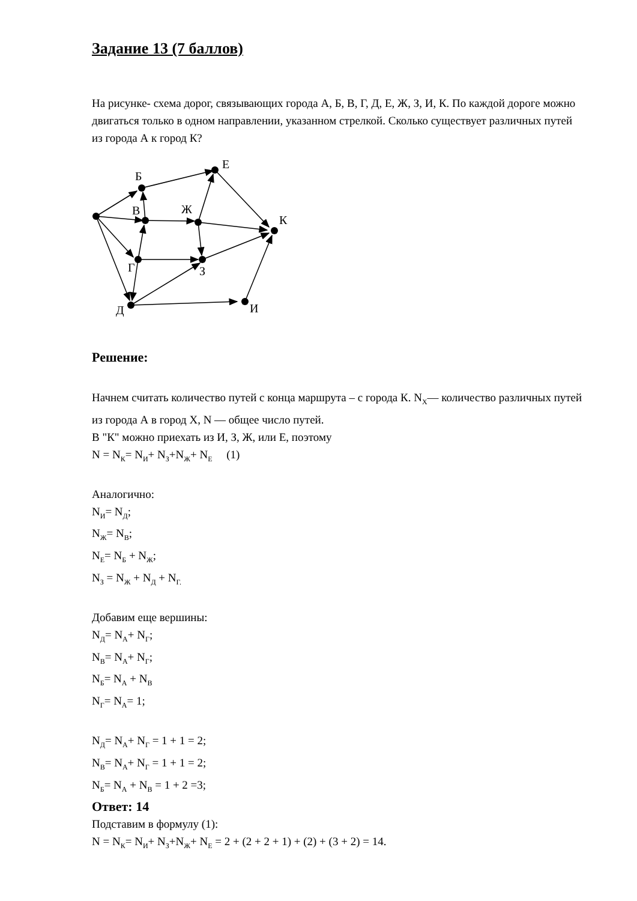Задание 13 (7 баллов)
На рисунке- схема дорог, связывающих города А, Б, В, Г, Д, Е, Ж, З, И, К. По каждой дороге можно двигаться только в одном направлении, указанном стрелкой. Сколько существует различных путей из города А к город К?
Б
В
Г
Д
Е
Ж
З
И
К
Решение:
Начнем считать количество путей с конца маршрута – с города К. N<sub>X</sub>— количество различных путей из города А в город X, N — общее число путей.
В "К" можно приехать из И, З, Ж, или Е, поэтому
N = N<sub>К</sub>= N<sub>И</sub>+ N<sub>З</sub>+N<sub>Ж</sub>+ N<sub>Е</sub> (1)
Аналогично:
N<sub>И</sub>= N<sub>Д</sub>;
N<sub>Ж</sub>= N<sub>В</sub>;
N<sub>Е</sub>= N<sub>Б</sub> + N<sub>Ж</sub>;
N<sub>З</sub> = N<sub>Ж</sub> + N<sub>Д</sub> + N<sub>Г.</sub>
Добавим еще вершины:
N<sub>Д</sub>= N<sub>А</sub>+ N<sub>Г</sub>;
N<sub>В</sub>= N<sub>А</sub>+ N<sub>Г</sub>;
N<sub>Б</sub>= N<sub>А</sub> + N<sub>В</sub>
N<sub>Г</sub>= N<sub>А</sub>= 1;
N<sub>Д</sub>= N<sub>А</sub>+ N<sub>Г</sub> = 1 + 1 = 2;
N<sub>В</sub>= N<sub>А</sub>+ N<sub>Г</sub> = 1 + 1 = 2;
N<sub>Б</sub>= N<sub>А</sub> + N<sub>В</sub> = 1 + 2 =3;
Подставим в формулу (1):
N = N<sub>К</sub>= N<sub>И</sub>+ N<sub>З</sub>+N<sub>Ж</sub>+ N<sub>Е</sub> = 2 + (2 + 2 + 1) + (2) + (3 + 2) = 14.
Ответ: 14